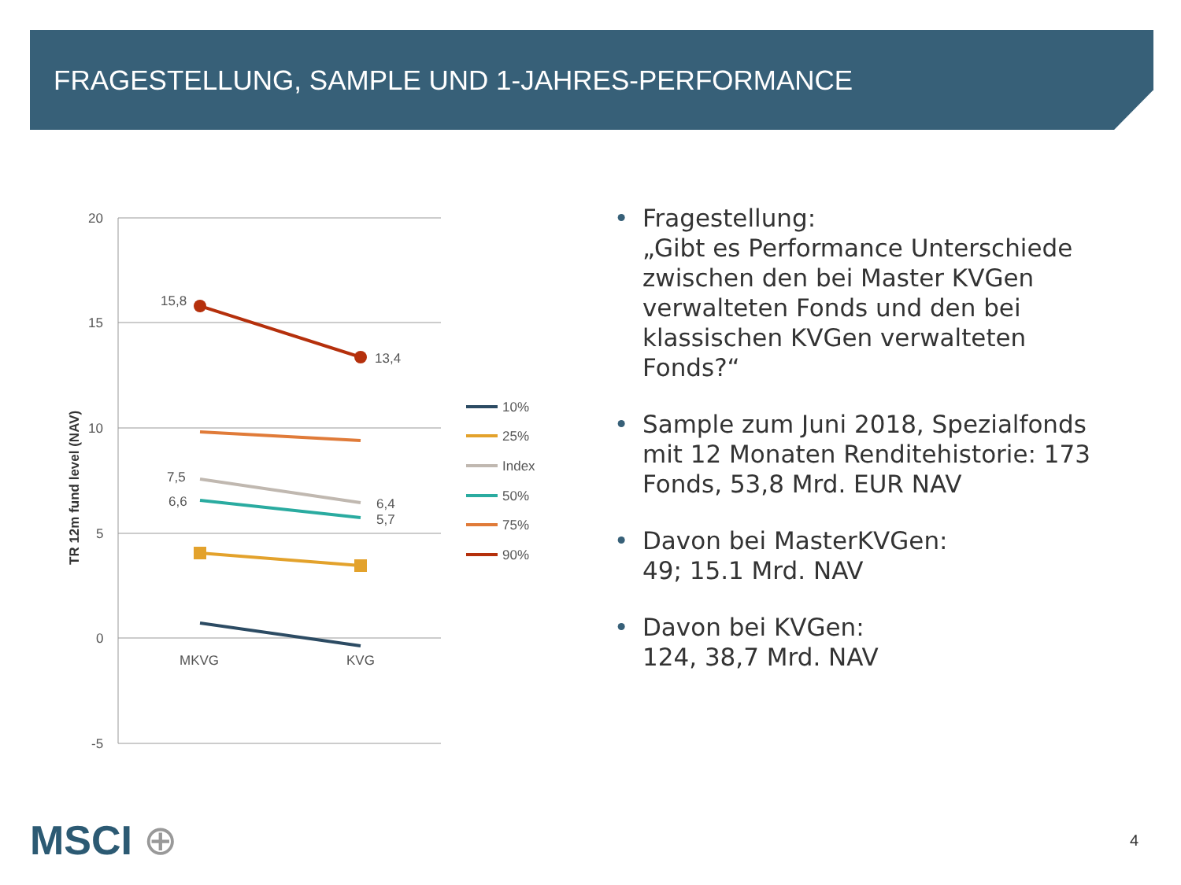FRAGESTELLUNG, SAMPLE UND 1-JAHRES-PERFORMANCE
20
15
10
5
0
-5
MKVG
KVG
TR 12m fund level (NAV)
15,8
13,4
7,5
6,6
6,4
5,7
10%
25%
Index
50%
75%
90%
• Fragestellung:
„Gibt es Performance Unterschiede zwischen den bei Master KVGen verwalteten Fonds und den bei klassischen KVGen verwalteten Fonds?“
• Sample zum Juni 2018, Spezialfonds mit 12 Monaten Renditehistorie: 173 Fonds, 53,8 Mrd. EUR NAV
• Davon bei MasterKVGen:
49; 15.1 Mrd. NAV
• Davon bei KVGen:
124, 38,7 Mrd. NAV
MSCI ⊕ 4